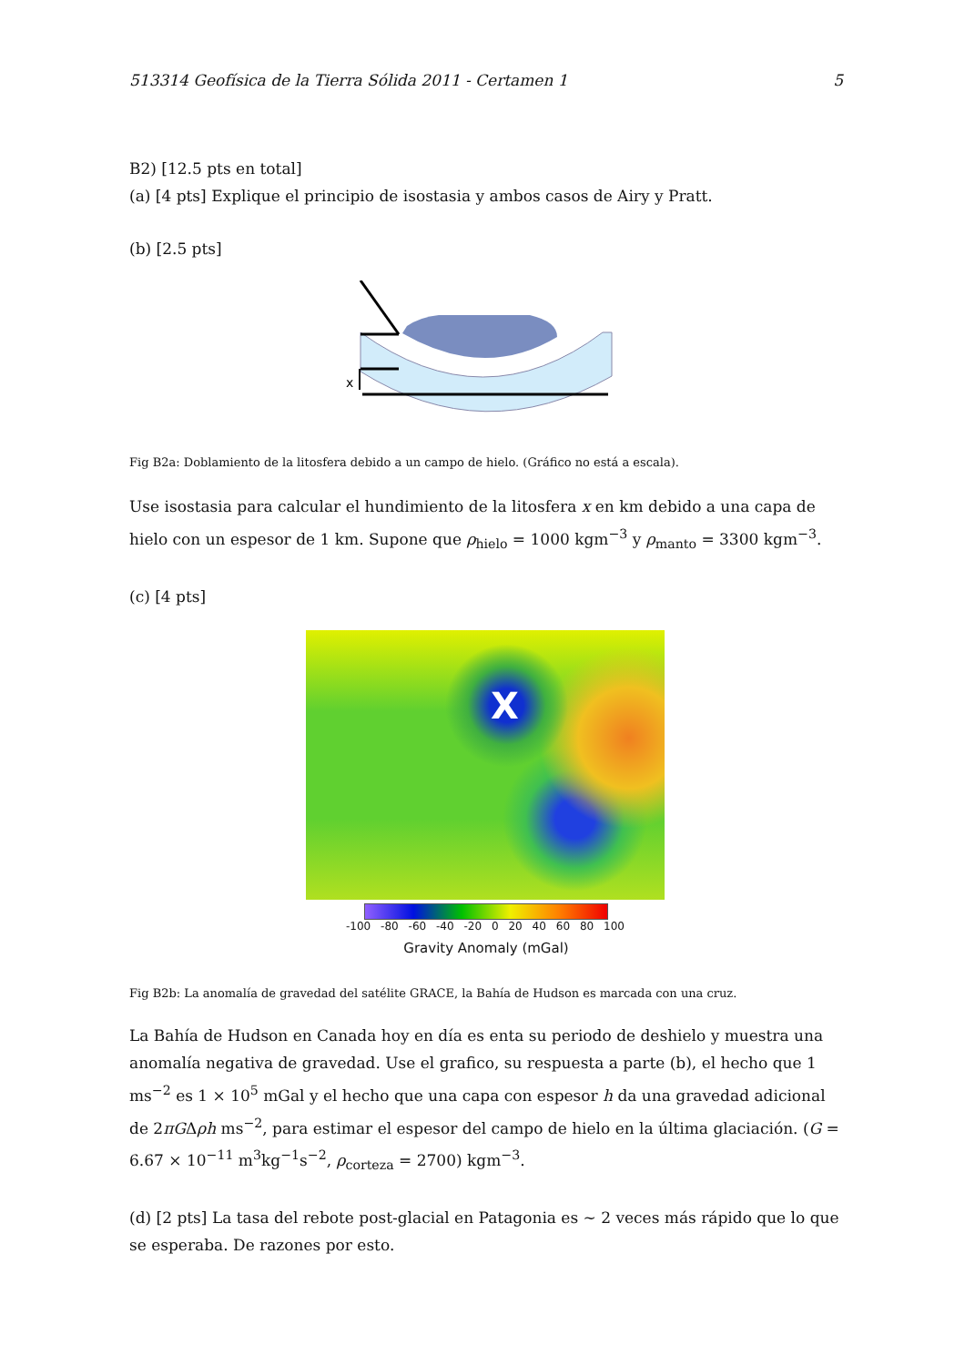513314 Geofísica de la Tierra Sólida 2011 - Certamen 1 5
B2) [12.5 pts en total]
(a) [4 pts] Explique el principio de isostasia y ambos casos de Airy y Pratt.
(b) [2.5 pts]
x
Fig B2a: Doblamiento de la litosfera debido a un campo de hielo. (Gráfico no está a escala).
Use isostasia para calcular el hundimiento de la litosfera x en km debido a una capa de hielo con un espesor de 1 km. Supone que ρ<sub>hielo</sub> = 1000 kgm<sup>−3</sup> y ρ<sub>manto</sub> = 3300 kgm<sup>−3</sup>.
(c) [4 pts]
X
-100 -80 -60 -40 -20 0 20 40 60 80 100
Gravity Anomaly (mGal)
Fig B2b: La anomalía de gravedad del satélite GRACE, la Bahía de Hudson es marcada con una cruz.
La Bahía de Hudson en Canada hoy en día es enta su periodo de deshielo y muestra una anomalía negativa de gravedad. Use el grafico, su respuesta a parte (b), el hecho que 1 ms<sup>−2</sup> es 1 × 10<sup>5</sup> mGal y el hecho que una capa con espesor h da una gravedad adicional de 2πGΔρh ms<sup>−2</sup>, para estimar el espesor del campo de hielo en la última glaciación. (G = 6.67 × 10<sup>−11</sup> m<sup>3</sup>kg<sup>−1</sup>s<sup>−2</sup>, ρ<sub>corteza</sub> = 2700) kgm<sup>−3</sup>.
(d) [2 pts] La tasa del rebote post-glacial en Patagonia es ∼ 2 veces más rápido que lo que se esperaba. De razones por esto.